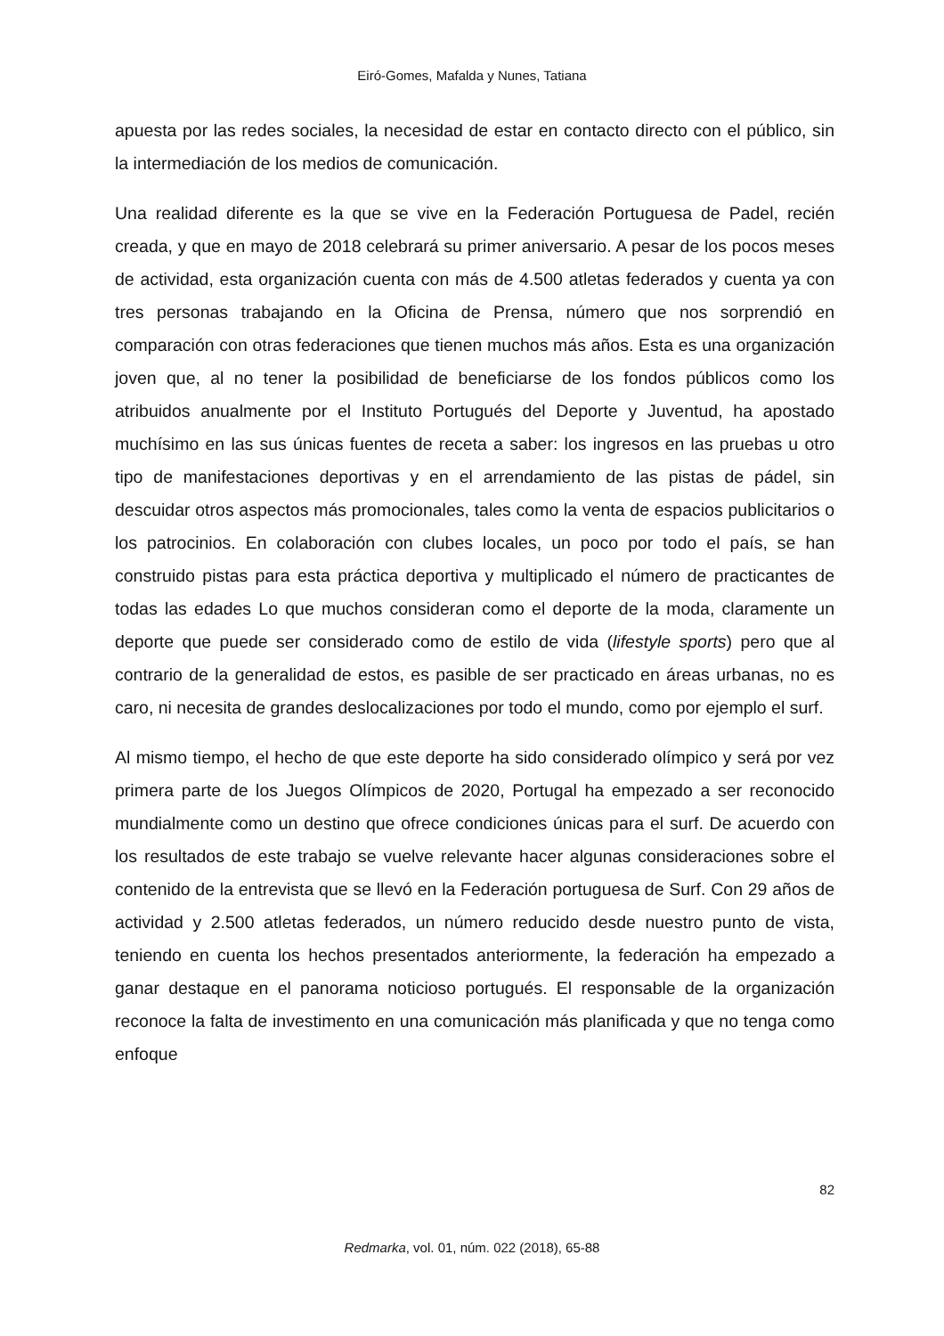Eiró-Gomes, Mafalda y Nunes, Tatiana
apuesta por las redes sociales, la necesidad de estar en contacto directo con el público, sin la intermediación de los medios de comunicación.
Una realidad diferente es la que se vive en la Federación Portuguesa de Padel, recién creada, y que en mayo de 2018 celebrará su primer aniversario. A pesar de los pocos meses de actividad, esta organización cuenta con más de 4.500 atletas federados y cuenta ya con tres personas trabajando en la Oficina de Prensa, número que nos sorprendió en comparación con otras federaciones que tienen muchos más años. Esta es una organización joven que, al no tener la posibilidad de beneficiarse de los fondos públicos como los atribuidos anualmente por el Instituto Portugués del Deporte y Juventud, ha apostado muchísimo en las sus únicas fuentes de receta a saber: los ingresos en las pruebas u otro tipo de manifestaciones deportivas y en el arrendamiento de las pistas de pádel, sin descuidar otros aspectos más promocionales, tales como la venta de espacios publicitarios o los patrocinios. En colaboración con clubes locales, un poco por todo el país, se han construido pistas para esta práctica deportiva y multiplicado el número de practicantes de todas las edades Lo que muchos consideran como el deporte de la moda, claramente un deporte que puede ser considerado como de estilo de vida (lifestyle sports) pero que al contrario de la generalidad de estos, es pasible de ser practicado en áreas urbanas, no es caro, ni necesita de grandes deslocalizaciones por todo el mundo, como por ejemplo el surf.
Al mismo tiempo, el hecho de que este deporte ha sido considerado olímpico y será por vez primera parte de los Juegos Olímpicos de 2020, Portugal ha empezado a ser reconocido mundialmente como un destino que ofrece condiciones únicas para el surf. De acuerdo con los resultados de este trabajo se vuelve relevante hacer algunas consideraciones sobre el contenido de la entrevista que se llevó en la Federación portuguesa de Surf. Con 29 años de actividad y 2.500 atletas federados, un número reducido desde nuestro punto de vista, teniendo en cuenta los hechos presentados anteriormente, la federación ha empezado a ganar destaque en el panorama noticioso portugués. El responsable de la organización reconoce la falta de investimento en una comunicación más planificada y que no tenga como enfoque
82
Redmarka, vol. 01, núm. 022 (2018), 65-88